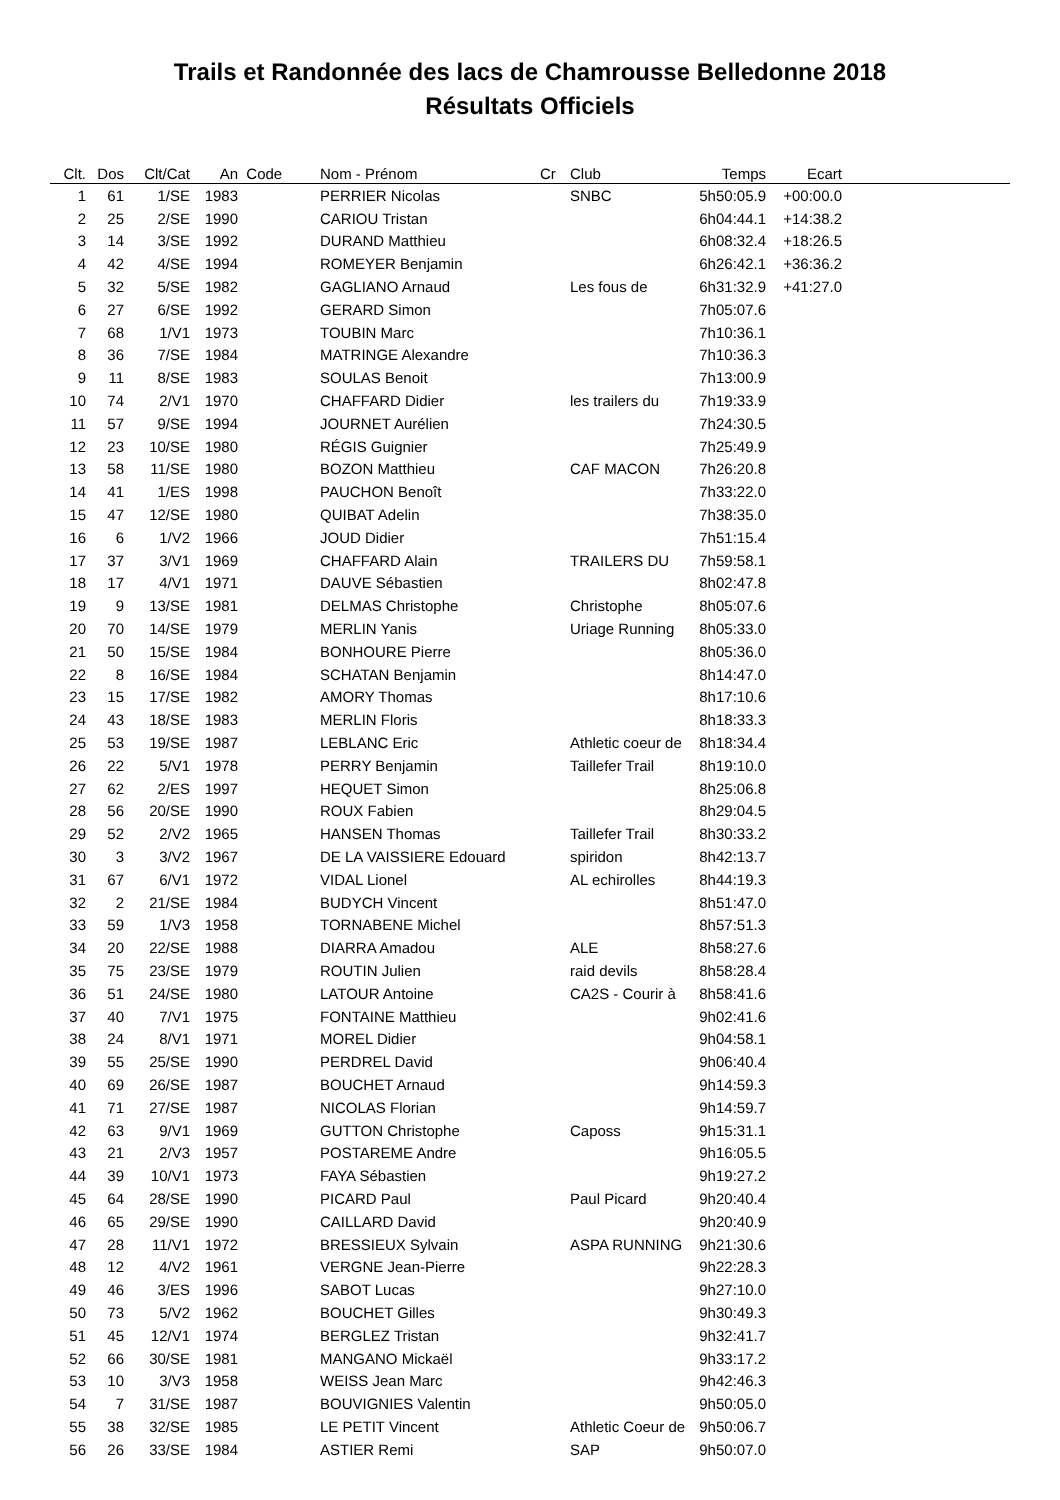Trails et Randonnée des lacs de Chamrousse Belledonne 2018
Résultats Officiels
| Clt. | Dos | Clt/Cat | An | Code | Nom - Prénom | Cr | Club | Temps | Ecart | |
| --- | --- | --- | --- | --- | --- | --- | --- | --- | --- | --- |
| 1 | 61 | 1/SE | 1983 | | PERRIER Nicolas | | SNBC | 5h50:05.9 | +00:00.0 | |
| 2 | 25 | 2/SE | 1990 | | CARIOU Tristan | | | 6h04:44.1 | +14:38.2 | |
| 3 | 14 | 3/SE | 1992 | | DURAND Matthieu | | | 6h08:32.4 | +18:26.5 | |
| 4 | 42 | 4/SE | 1994 | | ROMEYER Benjamin | | | 6h26:42.1 | +36:36.2 | |
| 5 | 32 | 5/SE | 1982 | | GAGLIANO Arnaud | | Les fous de | 6h31:32.9 | +41:27.0 | |
| 6 | 27 | 6/SE | 1992 | | GERARD Simon | | | 7h05:07.6 | | |
| 7 | 68 | 1/V1 | 1973 | | TOUBIN Marc | | | 7h10:36.1 | | |
| 8 | 36 | 7/SE | 1984 | | MATRINGE Alexandre | | | 7h10:36.3 | | |
| 9 | 11 | 8/SE | 1983 | | SOULAS Benoit | | | 7h13:00.9 | | |
| 10 | 74 | 2/V1 | 1970 | | CHAFFARD Didier | | les trailers du | 7h19:33.9 | | |
| 11 | 57 | 9/SE | 1994 | | JOURNET Aurélien | | | 7h24:30.5 | | |
| 12 | 23 | 10/SE | 1980 | | RÉGIS Guignier | | | 7h25:49.9 | | |
| 13 | 58 | 11/SE | 1980 | | BOZON Matthieu | | CAF MACON | 7h26:20.8 | | |
| 14 | 41 | 1/ES | 1998 | | PAUCHON Benoît | | | 7h33:22.0 | | |
| 15 | 47 | 12/SE | 1980 | | QUIBAT Adelin | | | 7h38:35.0 | | |
| 16 | 6 | 1/V2 | 1966 | | JOUD Didier | | | 7h51:15.4 | | |
| 17 | 37 | 3/V1 | 1969 | | CHAFFARD Alain | | TRAILERS DU | 7h59:58.1 | | |
| 18 | 17 | 4/V1 | 1971 | | DAUVE Sébastien | | | 8h02:47.8 | | |
| 19 | 9 | 13/SE | 1981 | | DELMAS Christophe | | Christophe | 8h05:07.6 | | |
| 20 | 70 | 14/SE | 1979 | | MERLIN Yanis | | Uriage Running | 8h05:33.0 | | |
| 21 | 50 | 15/SE | 1984 | | BONHOURE Pierre | | | 8h05:36.0 | | |
| 22 | 8 | 16/SE | 1984 | | SCHATAN Benjamin | | | 8h14:47.0 | | |
| 23 | 15 | 17/SE | 1982 | | AMORY Thomas | | | 8h17:10.6 | | |
| 24 | 43 | 18/SE | 1983 | | MERLIN Floris | | | 8h18:33.3 | | |
| 25 | 53 | 19/SE | 1987 | | LEBLANC Eric | | Athletic coeur de | 8h18:34.4 | | |
| 26 | 22 | 5/V1 | 1978 | | PERRY Benjamin | | Taillefer Trail | 8h19:10.0 | | |
| 27 | 62 | 2/ES | 1997 | | HEQUET Simon | | | 8h25:06.8 | | |
| 28 | 56 | 20/SE | 1990 | | ROUX Fabien | | | 8h29:04.5 | | |
| 29 | 52 | 2/V2 | 1965 | | HANSEN Thomas | | Taillefer Trail | 8h30:33.2 | | |
| 30 | 3 | 3/V2 | 1967 | | DE LA VAISSIERE Edouard | | spiridon | 8h42:13.7 | | |
| 31 | 67 | 6/V1 | 1972 | | VIDAL Lionel | | AL echirolles | 8h44:19.3 | | |
| 32 | 2 | 21/SE | 1984 | | BUDYCH Vincent | | | 8h51:47.0 | | |
| 33 | 59 | 1/V3 | 1958 | | TORNABENE Michel | | | 8h57:51.3 | | |
| 34 | 20 | 22/SE | 1988 | | DIARRA Amadou | | ALE | 8h58:27.6 | | |
| 35 | 75 | 23/SE | 1979 | | ROUTIN Julien | | raid devils | 8h58:28.4 | | |
| 36 | 51 | 24/SE | 1980 | | LATOUR Antoine | | CA2S - Courir à | 8h58:41.6 | | |
| 37 | 40 | 7/V1 | 1975 | | FONTAINE Matthieu | | | 9h02:41.6 | | |
| 38 | 24 | 8/V1 | 1971 | | MOREL Didier | | | 9h04:58.1 | | |
| 39 | 55 | 25/SE | 1990 | | PERDREL David | | | 9h06:40.4 | | |
| 40 | 69 | 26/SE | 1987 | | BOUCHET Arnaud | | | 9h14:59.3 | | |
| 41 | 71 | 27/SE | 1987 | | NICOLAS Florian | | | 9h14:59.7 | | |
| 42 | 63 | 9/V1 | 1969 | | GUTTON Christophe | | Caposs | 9h15:31.1 | | |
| 43 | 21 | 2/V3 | 1957 | | POSTAREME Andre | | | 9h16:05.5 | | |
| 44 | 39 | 10/V1 | 1973 | | FAYA Sébastien | | | 9h19:27.2 | | |
| 45 | 64 | 28/SE | 1990 | | PICARD Paul | | Paul Picard | 9h20:40.4 | | |
| 46 | 65 | 29/SE | 1990 | | CAILLARD David | | | 9h20:40.9 | | |
| 47 | 28 | 11/V1 | 1972 | | BRESSIEUX Sylvain | | ASPA RUNNING | 9h21:30.6 | | |
| 48 | 12 | 4/V2 | 1961 | | VERGNE Jean-Pierre | | | 9h22:28.3 | | |
| 49 | 46 | 3/ES | 1996 | | SABOT Lucas | | | 9h27:10.0 | | |
| 50 | 73 | 5/V2 | 1962 | | BOUCHET Gilles | | | 9h30:49.3 | | |
| 51 | 45 | 12/V1 | 1974 | | BERGLEZ Tristan | | | 9h32:41.7 | | |
| 52 | 66 | 30/SE | 1981 | | MANGANO Mickaël | | | 9h33:17.2 | | |
| 53 | 10 | 3/V3 | 1958 | | WEISS Jean Marc | | | 9h42:46.3 | | |
| 54 | 7 | 31/SE | 1987 | | BOUVIGNIES Valentin | | | 9h50:05.0 | | |
| 55 | 38 | 32/SE | 1985 | | LE PETIT Vincent | | Athletic Coeur de | 9h50:06.7 | | |
| 56 | 26 | 33/SE | 1984 | | ASTIER Remi | | SAP | 9h50:07.0 | | |